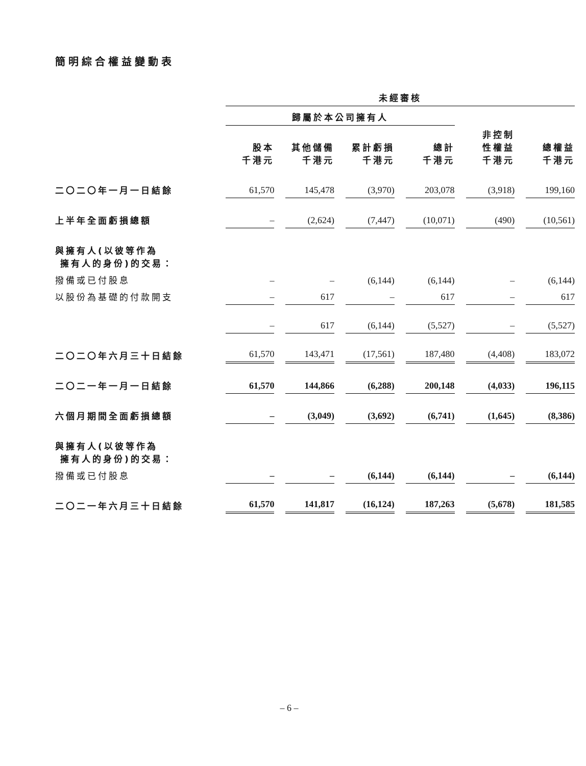簡明綜合權益變動表
| | 未經審核 | | | | | |
| --- | --- | --- | --- | --- | --- | --- |
| | 歸屬於本公司擁有人 | | | | | |
| | 股本 千港元 | 其他儲備 千港元 | 累計虧損 千港元 | 總計 千港元 | 非控制 性權益 千港元 | 總權益 千港元 |
| 二〇二〇年一月一日結餘 | 61,570 | 145,478 | (3,970) | 203,078 | (3,918) | 199,160 |
| 上半年全面虧損總額 | – | (2,624) | (7,447) | (10,071) | (490) | (10,561) |
| 與擁有人(以彼等作為 擁有人的身份)的交易： | | | | | | |
| 撥備或已付股息 | – | – | (6,144) | (6,144) | – | (6,144) |
| 以股份為基礎的付款開支 | – | 617 | – | 617 | – | 617 |
| | – | 617 | (6,144) | (5,527) | – | (5,527) |
| 二〇二〇年六月三十日結餘 | 61,570 | 143,471 | (17,561) | 187,480 | (4,408) | 183,072 |
| 二〇二一年一月一日結餘 | 61,570 | 144,866 | (6,288) | 200,148 | (4,033) | 196,115 |
| 六個月期間全面虧損總額 | – | (3,049) | (3,692) | (6,741) | (1,645) | (8,386) |
| 與擁有人(以彼等作為 擁有人的身份)的交易： | | | | | | |
| 撥備或已付股息 | – | – | (6,144) | (6,144) | – | (6,144) |
| 二〇二一年六月三十日結餘 | 61,570 | 141,817 | (16,124) | 187,263 | (5,678) | 181,585 |
– 6 –